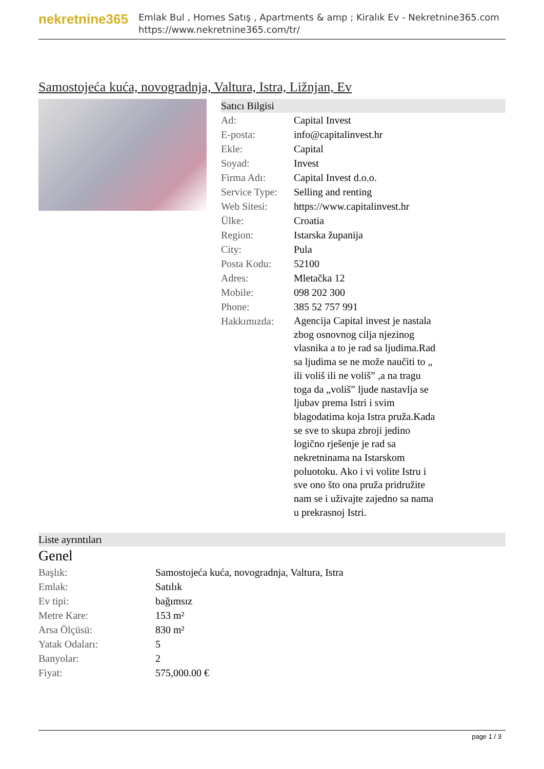nekretnine365
Emlak Bul , Homes Satış , Apartments & amp ; Kiralık Ev - Nekretnine365.com
https://www.nekretnine365.com/tr/
Samostojeća kuća, novogradnja, Valtura, Istra, Ližnjan, Ev
Satıcı Bilgisi
| Ad: | Capital Invest |
| E-posta: | info@capitalinvest.hr |
| Ekle: | Capital |
| Soyad: | Invest |
| Firma Adı: | Capital Invest d.o.o. |
| Service Type: | Selling and renting |
| Web Sitesi: | https://www.capitalinvest.hr |
| Ülke: | Croatia |
| Region: | Istarska županija |
| City: | Pula |
| Posta Kodu: | 52100 |
| Adres: | Mletačka 12 |
| Mobile: | 098 202 300 |
| Phone: | 385 52 757 991 |
| Hakkımızda: | Agencija Capital invest je nastala zbog osnovnog cilja njezinog vlasnika a to je rad sa ljudima.Rad sa ljudima se ne može naučiti to „ ili voliš ili ne voliš” ,a na tragu toga da „voliš” ljude nastavlja se ljubav prema Istri i svim blagodatima koja Istra pruža.Kada se sve to skupa zbroji jedino logično rješenje je rad sa nekretninama na Istarskom poluotoku. Ako i vi volite Istru i sve ono što ona pruža pridružite nam se i uživajte zajedno sa nama u prekrasnoj Istri. |
Liste ayrıntıları
Genel
| Başlık: | Samostojeća kuća, novogradnja, Valtura, Istra |
| Emlak: | Satılık |
| Ev tipi: | bağımsız |
| Metre Kare: | 153 m² |
| Arsa Ölçüsü: | 830 m² |
| Yatak Odaları: | 5 |
| Banyolar: | 2 |
| Fiyat: | 575,000.00 € |
page 1 / 3